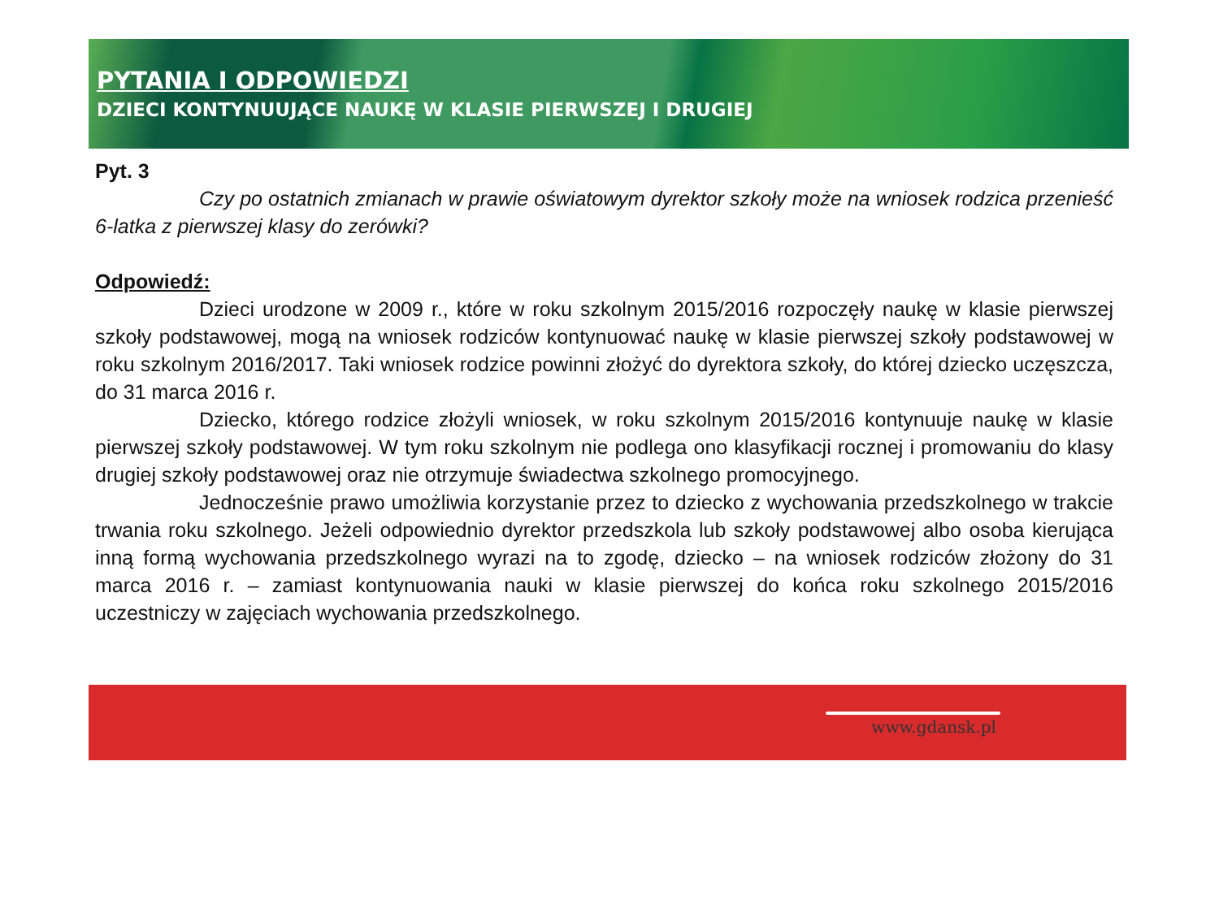PYTANIA I ODPOWIEDZI
DZIECI KONTYNUUJĄCE NAUKĘ W KLASIE PIERWSZEJ I DRUGIEJ
Pyt. 3
Czy po ostatnich zmianach w prawie oświatowym dyrektor szkoły może na wniosek rodzica przenieść 6-latka z pierwszej klasy do zerówki?
Odpowiedź:
Dzieci urodzone w 2009 r., które w roku szkolnym 2015/2016 rozpoczęły naukę w klasie pierwszej szkoły podstawowej, mogą na wniosek rodziców kontynuować naukę w klasie pierwszej szkoły podstawowej w roku szkolnym 2016/2017. Taki wniosek rodzice powinni złożyć do dyrektora szkoły, do której dziecko uczęszcza, do 31 marca 2016 r.
Dziecko, którego rodzice złożyli wniosek, w roku szkolnym 2015/2016 kontynuuje naukę w klasie pierwszej szkoły podstawowej. W tym roku szkolnym nie podlega ono klasyfikacji rocznej i promowaniu do klasy drugiej szkoły podstawowej oraz nie otrzymuje świadectwa szkolnego promocyjnego.
Jednocześnie prawo umożliwia korzystanie przez to dziecko z wychowania przedszkolnego w trakcie trwania roku szkolnego. Jeżeli odpowiednio dyrektor przedszkola lub szkoły podstawowej albo osoba kierująca inną formą wychowania przedszkolnego wyrazi na to zgodę, dziecko – na wniosek rodziców złożony do 31 marca 2016 r. – zamiast kontynuowania nauki w klasie pierwszej do końca roku szkolnego 2015/2016 uczestniczy w zajęciach wychowania przedszkolnego.
www.gdansk.pl